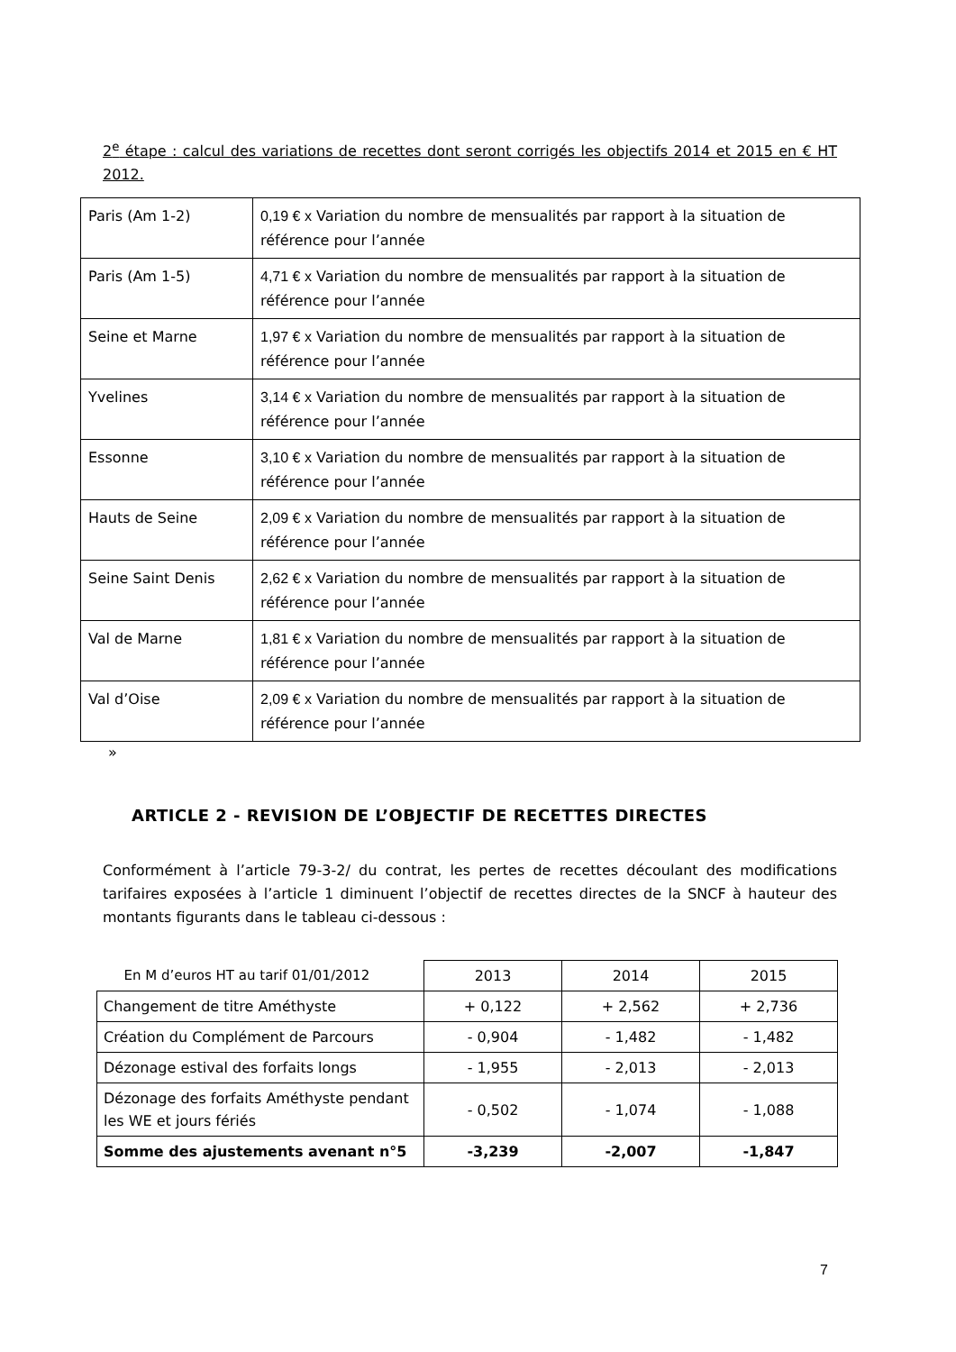2<sup>e</sup> étape : calcul des variations de recettes dont seront corrigés les objectifs 2014 et 2015 en € HT 2012.
| Paris (Am 1-2) | 0,19 € x Variation du nombre de mensualités par rapport à la situation de référence pour l’année |
| Paris (Am 1-5) | 4,71 € x Variation du nombre de mensualités par rapport à la situation de référence pour l’année |
| Seine et Marne | 1,97 € x Variation du nombre de mensualités par rapport à la situation de référence pour l’année |
| Yvelines | 3,14 € x Variation du nombre de mensualités par rapport à la situation de référence pour l’année |
| Essonne | 3,10 € x Variation du nombre de mensualités par rapport à la situation de référence pour l’année |
| Hauts de Seine | 2,09 € x Variation du nombre de mensualités par rapport à la situation de référence pour l’année |
| Seine Saint Denis | 2,62 € x Variation du nombre de mensualités par rapport à la situation de référence pour l’année |
| Val de Marne | 1,81 € x Variation du nombre de mensualités par rapport à la situation de référence pour l’année |
| Val d’Oise | 2,09 € x Variation du nombre de mensualités par rapport à la situation de référence pour l’année |
»
ARTICLE 2 - REVISION DE L’OBJECTIF DE RECETTES DIRECTES
Conformément à l’article 79-3-2/ du contrat, les pertes de recettes découlant des modifications tarifaires exposées à l’article 1 diminuent l’objectif de recettes directes de la SNCF à hauteur des montants figurants dans le tableau ci-dessous :
| En M d’euros HT au tarif 01/01/2012 | 2013 | 2014 | 2015 |
| --- | --- | --- | --- |
| Changement de titre Améthyste | + 0,122 | + 2,562 | + 2,736 |
| Création du Complément de Parcours | - 0,904 | - 1,482 | - 1,482 |
| Dézonage estival des forfaits longs | - 1,955 | - 2,013 | - 2,013 |
| Dézonage des forfaits Améthyste pendant les WE et jours fériés | - 0,502 | - 1,074 | - 1,088 |
| Somme des ajustements avenant n°5 | -3,239 | -2,007 | -1,847 |
7